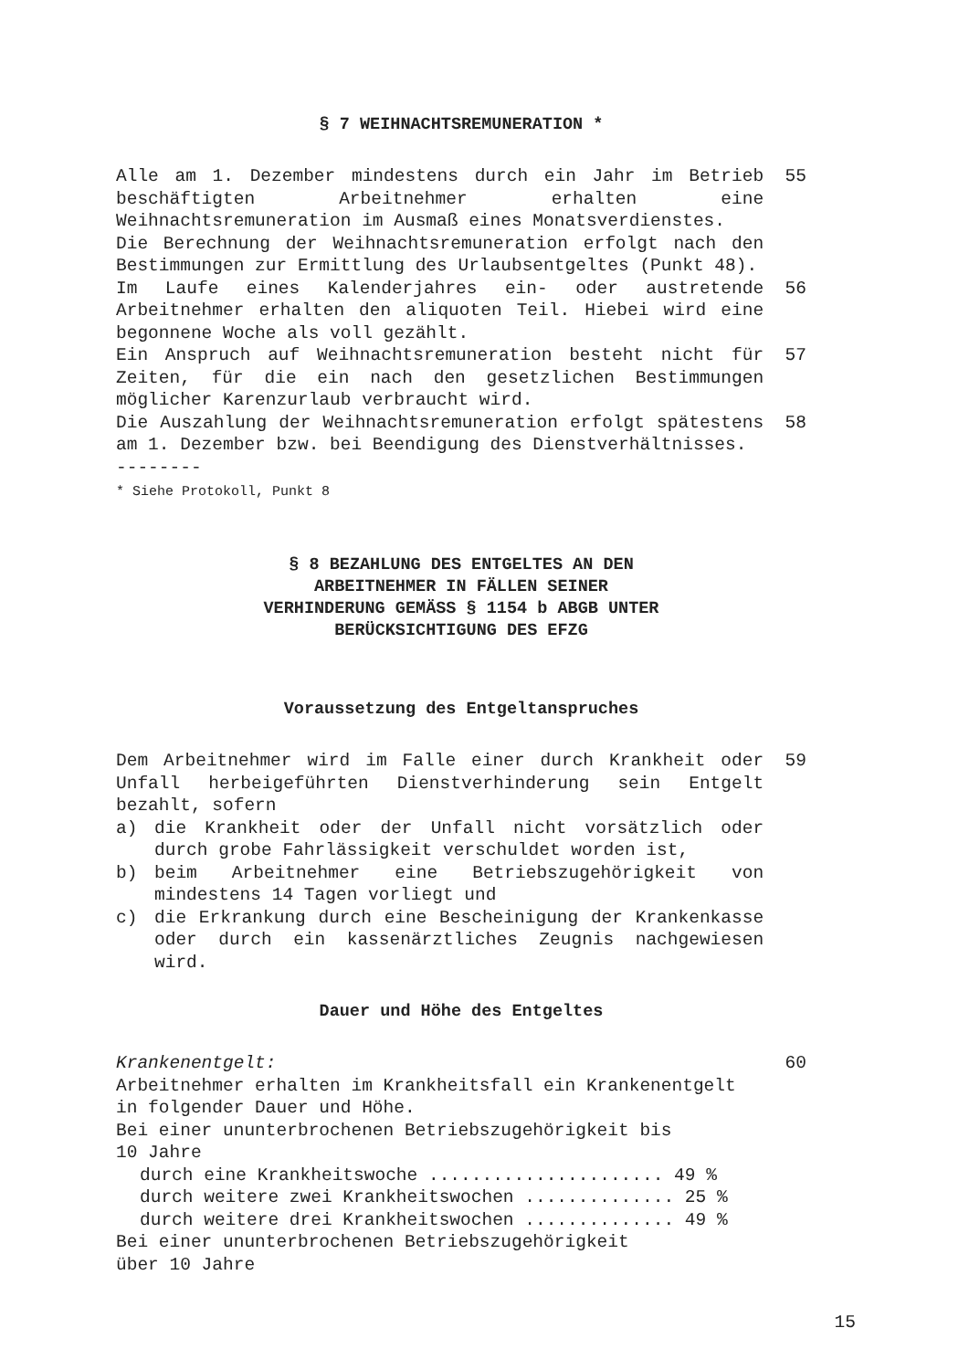§ 7 WEIHNACHTSREMUNERATION *
Alle am 1. Dezember mindestens durch ein Jahr im Betrieb beschäftigten Arbeitnehmer erhalten eine Weihnachtsremuneration im Ausmaß eines Monatsverdienstes.
Die Berechnung der Weihnachtsremuneration erfolgt nach den Bestimmungen zur Ermittlung des Urlaubsentgeltes (Punkt 48).
55
Im Laufe eines Kalenderjahres ein- oder austretende Arbeitnehmer erhalten den aliquoten Teil. Hiebei wird eine begonnene Woche als voll gezählt.
56
Ein Anspruch auf Weihnachtsremuneration besteht nicht für Zeiten, für die ein nach den gesetzlichen Bestimmungen möglicher Karenzurlaub verbraucht wird.
57
Die Auszahlung der Weihnachtsremuneration erfolgt spätestens am 1. Dezember bzw. bei Beendigung des Dienstverhältnisses.
--------
58
* Siehe Protokoll, Punkt 8
§ 8 BEZAHLUNG DES ENTGELTES AN DEN
ARBEITNEHMER IN FÄLLEN SEINER
VERHINDERUNG GEMÄSS § 1154 b ABGB UNTER
BERÜCKSICHTIGUNG DES EFZG
Voraussetzung des Entgeltanspruches
Dem Arbeitnehmer wird im Falle einer durch Krankheit oder Unfall herbeigeführten Dienstverhinderung sein Entgelt bezahlt, sofern
a) die Krankheit oder der Unfall nicht vorsätzlich oder durch grobe Fahrlässigkeit verschuldet worden ist,
b) beim Arbeitnehmer eine Betriebszugehörigkeit von mindestens 14 Tagen vorliegt und
c) die Erkrankung durch eine Bescheinigung der Krankenkasse oder durch ein kassenärztliches Zeugnis nachgewiesen wird.
59
Dauer und Höhe des Entgeltes
Krankenentgelt:
Arbeitnehmer erhalten im Krankheitsfall ein Krankenentgelt in folgender Dauer und Höhe.
Bei einer ununterbrochenen Betriebszugehörigkeit bis
10 Jahre
durch eine Krankheitswoche ...................... 49 %
durch weitere zwei Krankheitswochen .............. 25 %
durch weitere drei Krankheitswochen .............. 49 %
Bei einer ununterbrochenen Betriebszugehörigkeit
über 10 Jahre
60
15